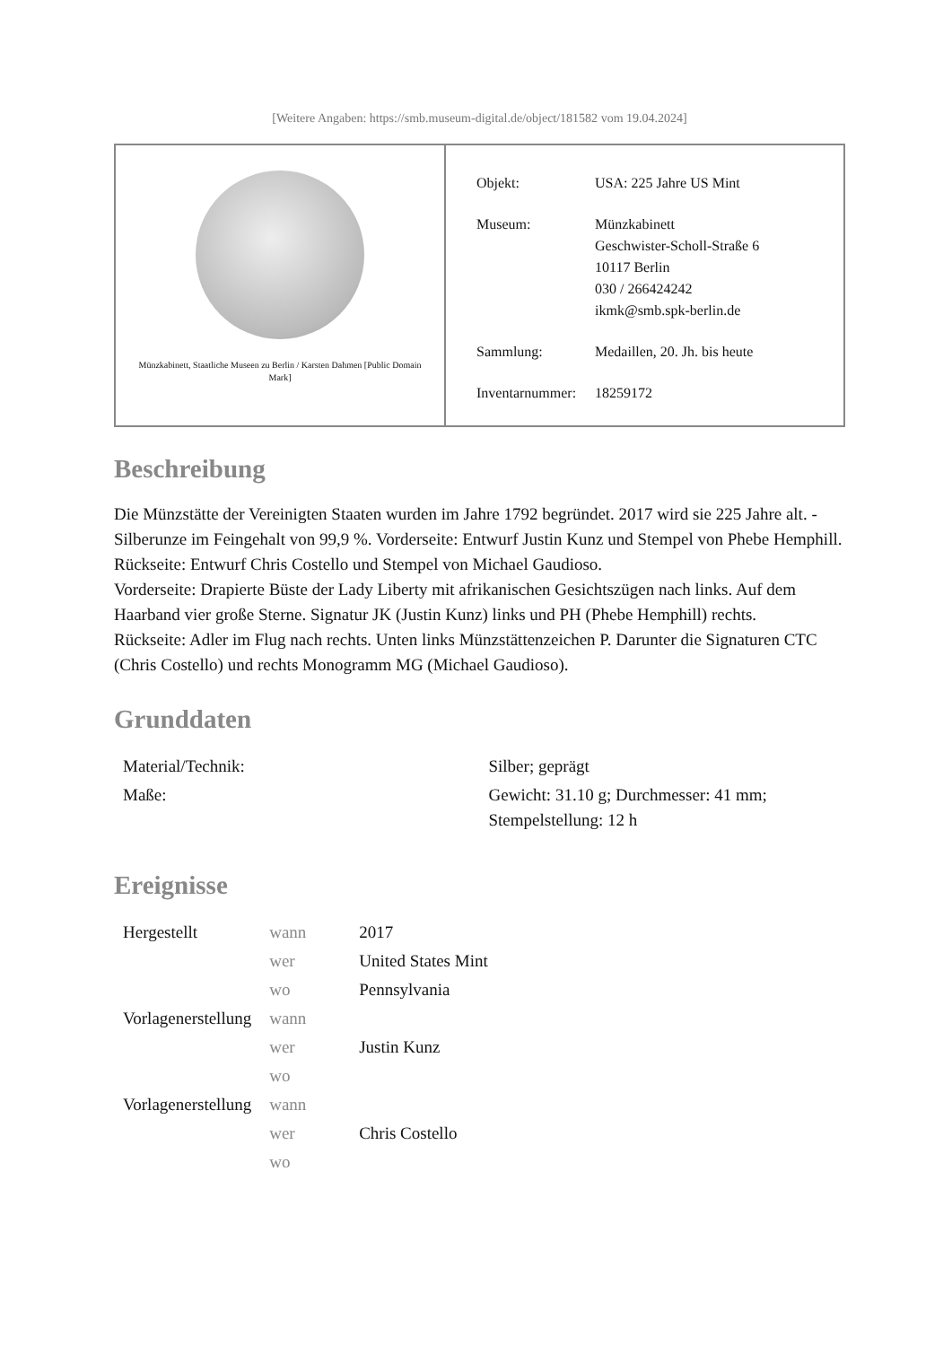[Weitere Angaben: https://smb.museum-digital.de/object/181582 vom 19.04.2024]
Münzkabinett, Staatliche Museen zu Berlin / Karsten Dahmen [Public Domain Mark]
| Objekt: | USA: 225 Jahre US Mint |
| Museum: | Münzkabinett Geschwister-Scholl-Straße 6 10117 Berlin 030 / 266424242 ikmk@smb.spk-berlin.de |
| Sammlung: | Medaillen, 20. Jh. bis heute |
| Inventarnummer: | 18259172 |
Beschreibung
Die Münzstätte der Vereinigten Staaten wurden im Jahre 1792 begründet. 2017 wird sie 225 Jahre alt. - Silberunze im Feingehalt von 99,9 %. Vorderseite: Entwurf Justin Kunz und Stempel von Phebe Hemphill. Rückseite: Entwurf Chris Costello und Stempel von Michael Gaudioso.
Vorderseite: Drapierte Büste der Lady Liberty mit afrikanischen Gesichtszügen nach links. Auf dem Haarband vier große Sterne. Signatur JK (Justin Kunz) links und PH (Phebe Hemphill) rechts.
Rückseite: Adler im Flug nach rechts. Unten links Münzstättenzeichen P. Darunter die Signaturen CTC (Chris Costello) und rechts Monogramm MG (Michael Gaudioso).
Grunddaten
| Material/Technik: | Silber; geprägt |
| Maße: | Gewicht: 31.10 g; Durchmesser: 41 mm; Stempelstellung: 12 h |
Ereignisse
| Hergestellt | wann | 2017 |
| | wer | United States Mint |
| | wo | Pennsylvania |
| Vorlagenerstellung | wann | |
| | wer | Justin Kunz |
| | wo | |
| Vorlagenerstellung | wann | |
| | wer | Chris Costello |
| | wo | |